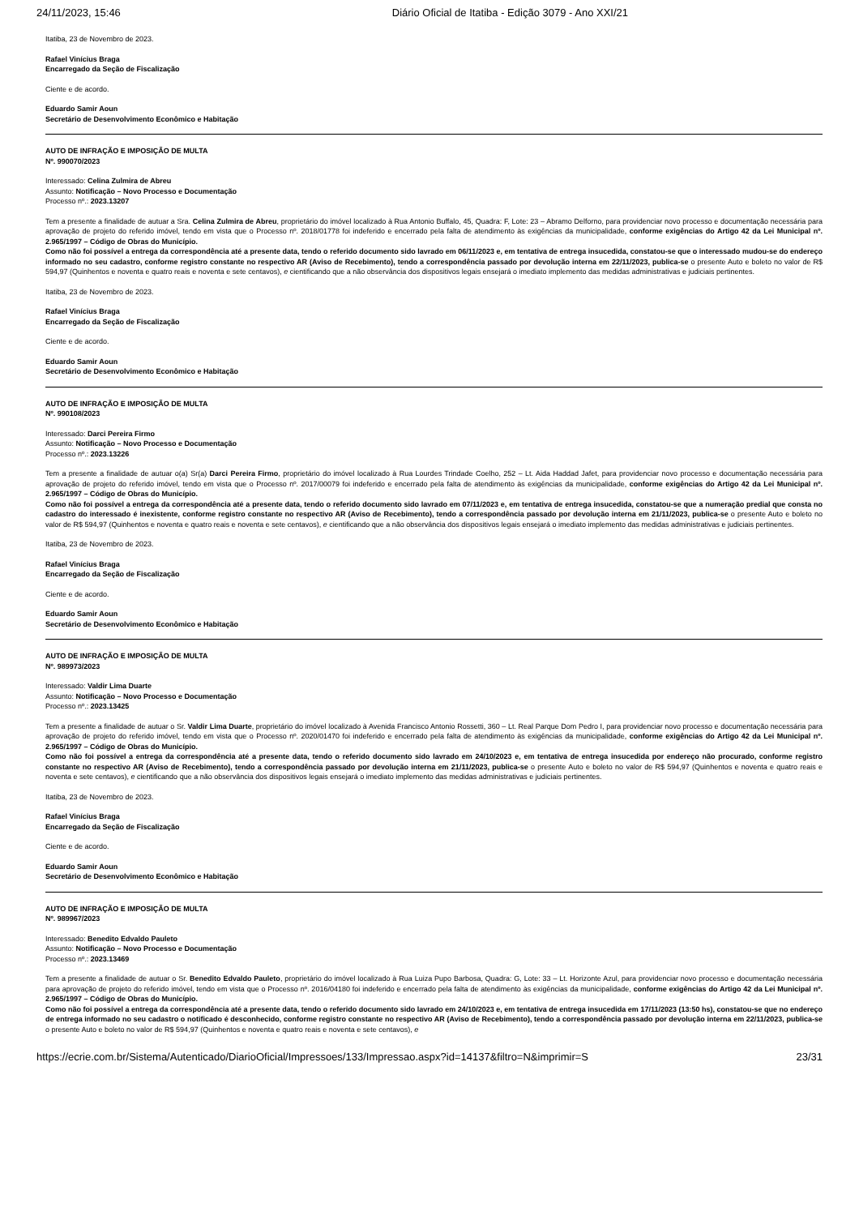24/11/2023, 15:46 Diário Oficial de Itatiba - Edição 3079 - Ano XXI/21
Itatiba, 23 de Novembro de 2023.
Rafael Vinícius Braga
Encarregado da Seção de Fiscalização
Ciente e de acordo.
Eduardo Samir Aoun
Secretário de Desenvolvimento Econômico e Habitação
AUTO DE INFRAÇÃO E IMPOSIÇÃO DE MULTA
Nº. 990070/2023
Interessado: Celina Zulmira de Abreu
Assunto: Notificação – Novo Processo e Documentação
Processo nº.: 2023.13207
Tem a presente a finalidade de autuar a Sra. Celina Zulmira de Abreu, proprietário do imóvel localizado à Rua Antonio Buffalo, 45, Quadra: F, Lote: 23 – Abramo Delforno, para providenciar novo processo e documentação necessária para aprovação de projeto do referido imóvel, tendo em vista que o Processo nº. 2018/01778 foi indeferido e encerrado pela falta de atendimento às exigências da municipalidade, conforme exigências do Artigo 42 da Lei Municipal nº. 2.965/1997 – Código de Obras do Município.
Como não foi possível a entrega da correspondência até a presente data, tendo o referido documento sido lavrado em 06/11/2023 e, em tentativa de entrega insucedida, constatou-se que o interessado mudou-se do endereço informado no seu cadastro, conforme registro constante no respectivo AR (Aviso de Recebimento), tendo a correspondência passado por devolução interna em 22/11/2023, publica-se o presente Auto e boleto no valor de R$ 594,97 (Quinhentos e noventa e quatro reais e noventa e sete centavos), e cientificando que a não observância dos dispositivos legais ensejará o imediato implemento das medidas administrativas e judiciais pertinentes.
Itatiba, 23 de Novembro de 2023.
Rafael Vinícius Braga
Encarregado da Seção de Fiscalização
Ciente e de acordo.
Eduardo Samir Aoun
Secretário de Desenvolvimento Econômico e Habitação
AUTO DE INFRAÇÃO E IMPOSIÇÃO DE MULTA
Nº. 990108/2023
Interessado: Darci Pereira Firmo
Assunto: Notificação – Novo Processo e Documentação
Processo nº.: 2023.13226
Tem a presente a finalidade de autuar o(a) Sr(a) Darci Pereira Firmo, proprietário do imóvel localizado à Rua Lourdes Trindade Coelho, 252 – Lt. Aida Haddad Jafet, para providenciar novo processo e documentação necessária para aprovação de projeto do referido imóvel, tendo em vista que o Processo nº. 2017/00079 foi indeferido e encerrado pela falta de atendimento às exigências da municipalidade, conforme exigências do Artigo 42 da Lei Municipal nº. 2.965/1997 – Código de Obras do Município.
Como não foi possível a entrega da correspondência até a presente data, tendo o referido documento sido lavrado em 07/11/2023 e, em tentativa de entrega insucedida, constatou-se que a numeração predial que consta no cadastro do interessado é inexistente, conforme registro constante no respectivo AR (Aviso de Recebimento), tendo a correspondência passado por devolução interna em 21/11/2023, publica-se o presente Auto e boleto no valor de R$ 594,97 (Quinhentos e noventa e quatro reais e noventa e sete centavos), e cientificando que a não observância dos dispositivos legais ensejará o imediato implemento das medidas administrativas e judiciais pertinentes.
Itatiba, 23 de Novembro de 2023.
Rafael Vinícius Braga
Encarregado da Seção de Fiscalização
Ciente e de acordo.
Eduardo Samir Aoun
Secretário de Desenvolvimento Econômico e Habitação
AUTO DE INFRAÇÃO E IMPOSIÇÃO DE MULTA
Nº. 989973/2023
Interessado: Valdir Lima Duarte
Assunto: Notificação – Novo Processo e Documentação
Processo nº.: 2023.13425
Tem a presente a finalidade de autuar o Sr. Valdir Lima Duarte, proprietário do imóvel localizado à Avenida Francisco Antonio Rossetti, 360 – Lt. Real Parque Dom Pedro I, para providenciar novo processo e documentação necessária para aprovação de projeto do referido imóvel, tendo em vista que o Processo nº. 2020/01470 foi indeferido e encerrado pela falta de atendimento às exigências da municipalidade, conforme exigências do Artigo 42 da Lei Municipal nº. 2.965/1997 – Código de Obras do Município.
Como não foi possível a entrega da correspondência até a presente data, tendo o referido documento sido lavrado em 24/10/2023 e, em tentativa de entrega insucedida por endereço não procurado, conforme registro constante no respectivo AR (Aviso de Recebimento), tendo a correspondência passado por devolução interna em 21/11/2023, publica-se o presente Auto e boleto no valor de R$ 594,97 (Quinhentos e noventa e quatro reais e noventa e sete centavos), e cientificando que a não observância dos dispositivos legais ensejará o imediato implemento das medidas administrativas e judiciais pertinentes.
Itatiba, 23 de Novembro de 2023.
Rafael Vinícius Braga
Encarregado da Seção de Fiscalização
Ciente e de acordo.
Eduardo Samir Aoun
Secretário de Desenvolvimento Econômico e Habitação
AUTO DE INFRAÇÃO E IMPOSIÇÃO DE MULTA
Nº. 989967/2023
Interessado: Benedito Edvaldo Pauleto
Assunto: Notificação – Novo Processo e Documentação
Processo nº.: 2023.13469
Tem a presente a finalidade de autuar o Sr. Benedito Edvaldo Pauleto, proprietário do imóvel localizado à Rua Luiza Pupo Barbosa, Quadra: G, Lote: 33 – Lt. Horizonte Azul, para providenciar novo processo e documentação necessária para aprovação de projeto do referido imóvel, tendo em vista que o Processo nº. 2016/04180 foi indeferido e encerrado pela falta de atendimento às exigências da municipalidade, conforme exigências do Artigo 42 da Lei Municipal nº. 2.965/1997 – Código de Obras do Município.
Como não foi possível a entrega da correspondência até a presente data, tendo o referido documento sido lavrado em 24/10/2023 e, em tentativa de entrega insucedida em 17/11/2023 (13:50 hs), constatou-se que no endereço de entrega informado no seu cadastro o notificado é desconhecido, conforme registro constante no respectivo AR (Aviso de Recebimento), tendo a correspondência passado por devolução interna em 22/11/2023, publica-se o presente Auto e boleto no valor de R$ 594,97 (Quinhentos e noventa e quatro reais e noventa e sete centavos), e
https://ecrie.com.br/Sistema/Autenticado/DiarioOficial/Impressoes/133/Impressao.aspx?id=14137&filtro=N&imprimir=S 23/31